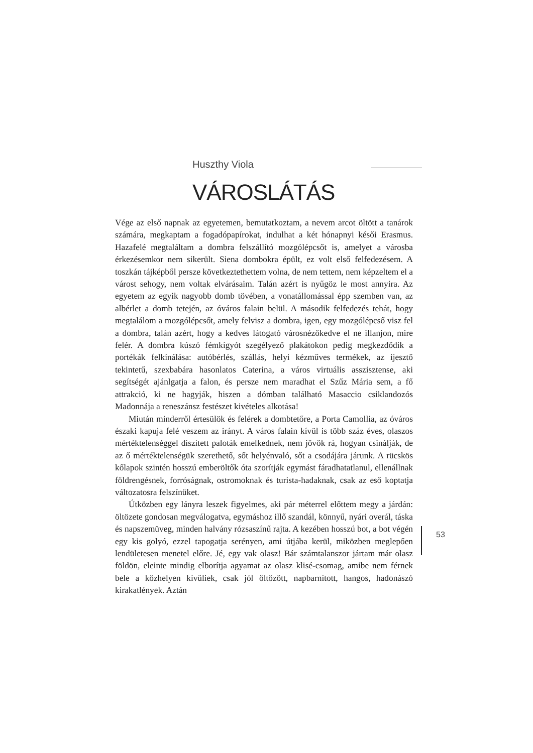Huszthy Viola
VÁROSLÁTÁS
Vége az első napnak az egyetemen, bemutatkoztam, a nevem arcot öltött a tanárok számára, megkaptam a fogadópapírokat, indulhat a két hónapnyi késői Erasmus. Hazafelé megtaláltam a dombra felszállító mozgólépcsőt is, amelyet a városba érkezésemkor nem sikerült. Siena dombokra épült, ez volt első felfedezésem. A toszkán tájképből persze következtethettem volna, de nem tettem, nem képzeltem el a várost sehogy, nem voltak elvárásaim. Ta­lán azért is nyűgöz le most annyira. Az egyetem az egyik nagyobb domb tö­vében, a vonatállomással épp szemben van, az albérlet a domb tetején, az óváros falain belül. A második felfedezés tehát, hogy megtalálom a mozgó­lépcsőt, amely felvisz a dombra, igen, egy mozgólépcső visz fel a dombra, talán azért, hogy a kedves látogató városnézőkedve el ne illanjon, mire felér. A dombra kúszó fémkígyót szegélyező plakátokon pedig megkezdődik a portékák felkínálása: autóbérlés, szállás, helyi kézműves termékek, az ijesz­tő tekintetű, szexbabára hasonlatos Caterina, a város virtuális asszisztense, aki segítségét ajánlgatja a falon, és persze nem maradhat el Szűz Mária sem, a fő attrakció, ki ne hagyják, hiszen a dómban található Masaccio csiklan­dozós Madonnája a reneszánsz festészet kivételes alkotása!
Miután minderről értesülök és felérek a dombtetőre, a Porta Camollia, az óváros északi kapuja felé veszem az irányt. A város falain kívül is több száz éves, olaszos mértéktelenséggel díszített paloták emelkednek, nem jö­vök rá, hogyan csinálják, de az ő mértéktelenségük szerethető, sőt helyén­való, sőt a csodájára járunk. A rücskös kőlapok szintén hosszú emberöltők óta szorítják egymást fáradhatatlanul, ellenállnak földrengésnek, forróság­nak, ostromoknak és turista-hadaknak, csak az eső koptatja változatosra fel­színüket.
Útközben egy lányra leszek figyelmes, aki pár méterrel előttem megy a járdán: öltözete gondosan megválogatva, egymáshoz illő szandál, könnyű, nyári overál, táska és napszemüveg, minden halvány rózsaszínű rajta. A ke­zében hosszú bot, a bot végén egy kis golyó, ezzel tapogatja serényen, ami útjába kerül, miközben meglepően lendületesen menetel előre. Jé, egy vak olasz! Bár számtalanszor jártam már olasz földön, eleinte mindig elborítja agyamat az olasz klisé-csomag, amibe nem férnek bele a közhelyen kívüli­ek, csak jól öltözött, napbarnított, hangos, hadonászó kirakatlények. Aztán
53